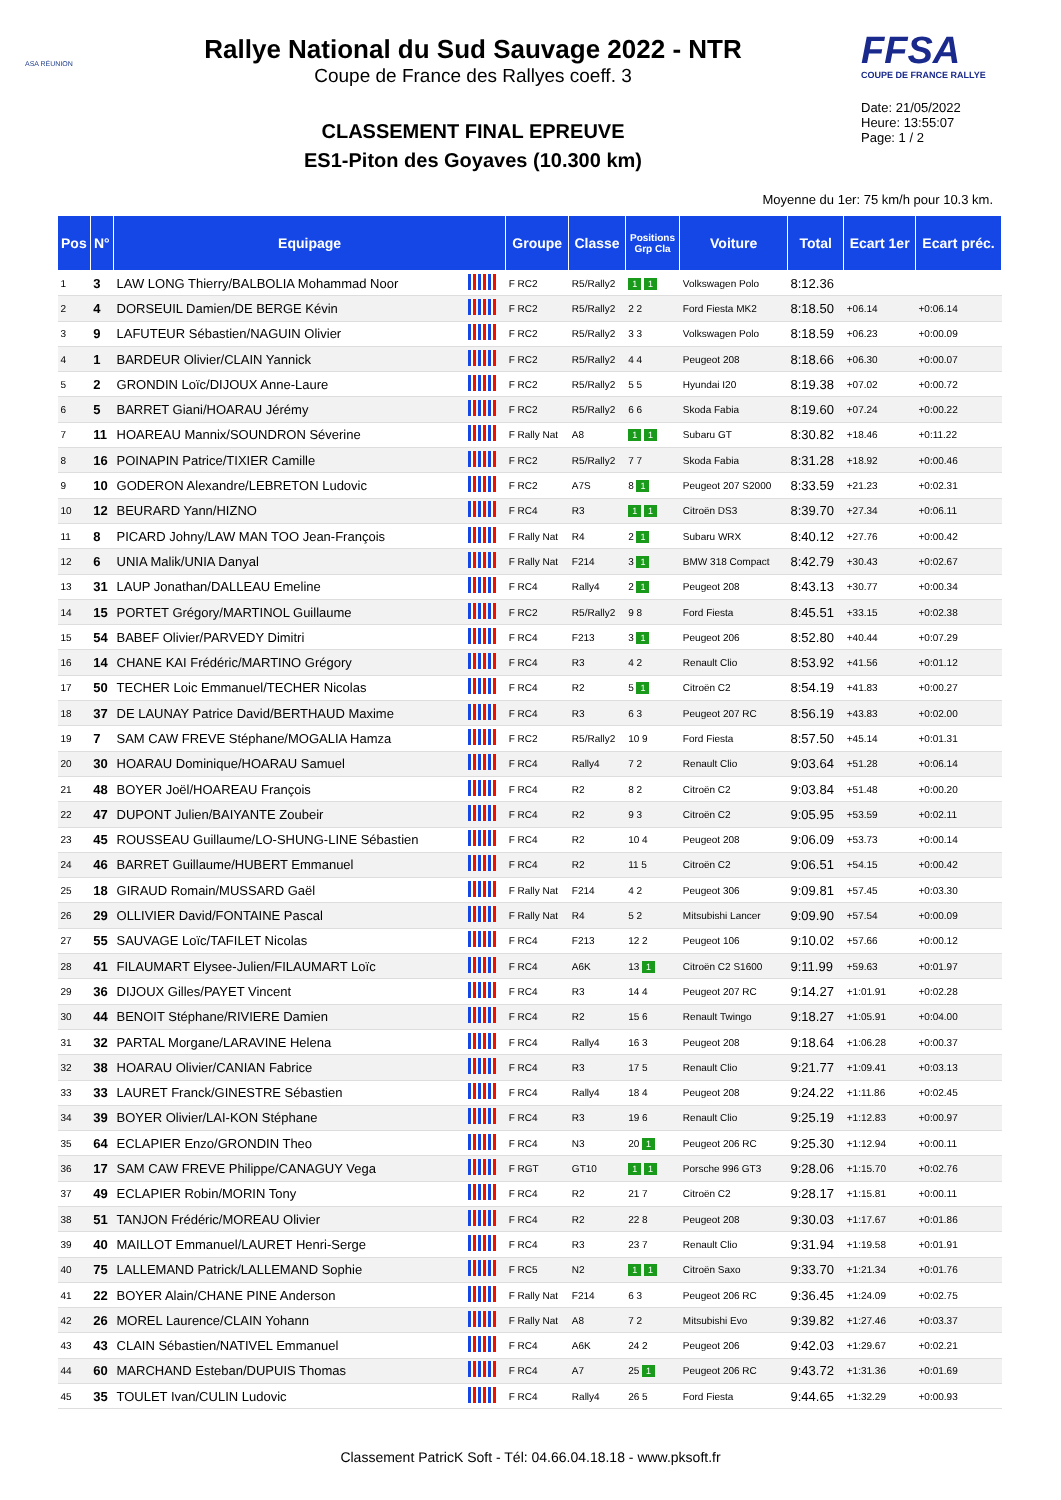ASA RÉUNION
Rallye National du Sud Sauvage 2022 - NTR
Coupe de France des Rallyes coeff. 3
CLASSEMENT FINAL EPREUVE
ES1-Piton des Goyaves (10.300 km)
FFSA
COUPE DE FRANCE RALLYE
Date: 21/05/2022
Heure: 13:55:07
Page: 1 / 2
Moyenne du 1er: 75 km/h pour 10.3 km.
| Pos | N° | Equipage | | Groupe | Classe | Positions Grp Cla | Voiture | Total | Ecart 1er | Ecart préc. |
| --- | --- | --- | --- | --- | --- | --- | --- | --- | --- | --- |
| 1 | 3 | LAW LONG Thierry/BALBOLIA Mohammad Noor | | F RC2 | R5/Rally2 | 1 1 | Volkswagen Polo | 8:12.36 | | |
| 2 | 4 | DORSEUIL Damien/DE BERGE Kévin | | F RC2 | R5/Rally2 | 2 2 | Ford Fiesta MK2 | 8:18.50 | +06.14 | +0:06.14 |
| 3 | 9 | LAFUTEUR Sébastien/NAGUIN Olivier | | F RC2 | R5/Rally2 | 3 3 | Volkswagen Polo | 8:18.59 | +06.23 | +0:00.09 |
| 4 | 1 | BARDEUR Olivier/CLAIN Yannick | | F RC2 | R5/Rally2 | 4 4 | Peugeot 208 | 8:18.66 | +06.30 | +0:00.07 |
| 5 | 2 | GRONDIN Loïc/DIJOUX Anne-Laure | | F RC2 | R5/Rally2 | 5 5 | Hyundai I20 | 8:19.38 | +07.02 | +0:00.72 |
| 6 | 5 | BARRET Giani/HOARAU Jérémy | | F RC2 | R5/Rally2 | 6 6 | Skoda Fabia | 8:19.60 | +07.24 | +0:00.22 |
| 7 | 11 | HOAREAU Mannix/SOUNDRON Séverine | | F Rally Nat | A8 | 1 1 | Subaru GT | 8:30.82 | +18.46 | +0:11.22 |
| 8 | 16 | POINAPIN Patrice/TIXIER Camille | | F RC2 | R5/Rally2 | 7 7 | Skoda Fabia | 8:31.28 | +18.92 | +0:00.46 |
| 9 | 10 | GODERON Alexandre/LEBRETON Ludovic | | F RC2 | A7S | 8 1 | Peugeot 207 S2000 | 8:33.59 | +21.23 | +0:02.31 |
| 10 | 12 | BEURARD Yann/HIZNO | | F RC4 | R3 | 1 1 | Citroën DS3 | 8:39.70 | +27.34 | +0:06.11 |
| 11 | 8 | PICARD Johny/LAW MAN TOO Jean-François | | F Rally Nat | R4 | 2 1 | Subaru WRX | 8:40.12 | +27.76 | +0:00.42 |
| 12 | 6 | UNIA Malik/UNIA Danyal | | F Rally Nat | F214 | 3 1 | BMW 318 Compact | 8:42.79 | +30.43 | +0:02.67 |
| 13 | 31 | LAUP Jonathan/DALLEAU Emeline | | F RC4 | Rally4 | 2 1 | Peugeot 208 | 8:43.13 | +30.77 | +0:00.34 |
| 14 | 15 | PORTET Grégory/MARTINOL Guillaume | | F RC2 | R5/Rally2 | 9 8 | Ford Fiesta | 8:45.51 | +33.15 | +0:02.38 |
| 15 | 54 | BABEF Olivier/PARVEDY Dimitri | | F RC4 | F213 | 3 1 | Peugeot 206 | 8:52.80 | +40.44 | +0:07.29 |
| 16 | 14 | CHANE KAI Frédéric/MARTINO Grégory | | F RC4 | R3 | 4 2 | Renault Clio | 8:53.92 | +41.56 | +0:01.12 |
| 17 | 50 | TECHER Loic Emmanuel/TECHER Nicolas | | F RC4 | R2 | 5 1 | Citroën C2 | 8:54.19 | +41.83 | +0:00.27 |
| 18 | 37 | DE LAUNAY Patrice David/BERTHAUD Maxime | | F RC4 | R3 | 6 3 | Peugeot 207 RC | 8:56.19 | +43.83 | +0:02.00 |
| 19 | 7 | SAM CAW FREVE Stéphane/MOGALIA Hamza | | F RC2 | R5/Rally2 | 10 9 | Ford Fiesta | 8:57.50 | +45.14 | +0:01.31 |
| 20 | 30 | HOARAU Dominique/HOARAU Samuel | | F RC4 | Rally4 | 7 2 | Renault Clio | 9:03.64 | +51.28 | +0:06.14 |
| 21 | 48 | BOYER Joël/HOAREAU François | | F RC4 | R2 | 8 2 | Citroën C2 | 9:03.84 | +51.48 | +0:00.20 |
| 22 | 47 | DUPONT Julien/BAIYANTE Zoubeir | | F RC4 | R2 | 9 3 | Citroën C2 | 9:05.95 | +53.59 | +0:02.11 |
| 23 | 45 | ROUSSEAU Guillaume/LO-SHUNG-LINE Sébastien | | F RC4 | R2 | 10 4 | Peugeot 208 | 9:06.09 | +53.73 | +0:00.14 |
| 24 | 46 | BARRET Guillaume/HUBERT Emmanuel | | F RC4 | R2 | 11 5 | Citroën C2 | 9:06.51 | +54.15 | +0:00.42 |
| 25 | 18 | GIRAUD Romain/MUSSARD Gaël | | F Rally Nat | F214 | 4 2 | Peugeot 306 | 9:09.81 | +57.45 | +0:03.30 |
| 26 | 29 | OLLIVIER David/FONTAINE Pascal | | F Rally Nat | R4 | 5 2 | Mitsubishi Lancer | 9:09.90 | +57.54 | +0:00.09 |
| 27 | 55 | SAUVAGE Loïc/TAFILET Nicolas | | F RC4 | F213 | 12 2 | Peugeot 106 | 9:10.02 | +57.66 | +0:00.12 |
| 28 | 41 | FILAUMART Elysee-Julien/FILAUMART Loïc | | F RC4 | A6K | 13 1 | Citroën C2 S1600 | 9:11.99 | +59.63 | +0:01.97 |
| 29 | 36 | DIJOUX Gilles/PAYET Vincent | | F RC4 | R3 | 14 4 | Peugeot 207 RC | 9:14.27 | +1:01.91 | +0:02.28 |
| 30 | 44 | BENOIT Stéphane/RIVIERE Damien | | F RC4 | R2 | 15 6 | Renault Twingo | 9:18.27 | +1:05.91 | +0:04.00 |
| 31 | 32 | PARTAL Morgane/LARAVINE Helena | | F RC4 | Rally4 | 16 3 | Peugeot 208 | 9:18.64 | +1:06.28 | +0:00.37 |
| 32 | 38 | HOARAU Olivier/CANIAN Fabrice | | F RC4 | R3 | 17 5 | Renault Clio | 9:21.77 | +1:09.41 | +0:03.13 |
| 33 | 33 | LAURET Franck/GINESTRE Sébastien | | F RC4 | Rally4 | 18 4 | Peugeot 208 | 9:24.22 | +1:11.86 | +0:02.45 |
| 34 | 39 | BOYER Olivier/LAI-KON Stéphane | | F RC4 | R3 | 19 6 | Renault Clio | 9:25.19 | +1:12.83 | +0:00.97 |
| 35 | 64 | ECLAPIER Enzo/GRONDIN Theo | | F RC4 | N3 | 20 1 | Peugeot 206 RC | 9:25.30 | +1:12.94 | +0:00.11 |
| 36 | 17 | SAM CAW FREVE Philippe/CANAGUY Vega | | F RGT | GT10 | 1 1 | Porsche 996 GT3 | 9:28.06 | +1:15.70 | +0:02.76 |
| 37 | 49 | ECLAPIER Robin/MORIN Tony | | F RC4 | R2 | 21 7 | Citroën C2 | 9:28.17 | +1:15.81 | +0:00.11 |
| 38 | 51 | TANJON Frédéric/MOREAU Olivier | | F RC4 | R2 | 22 8 | Peugeot 208 | 9:30.03 | +1:17.67 | +0:01.86 |
| 39 | 40 | MAILLOT Emmanuel/LAURET Henri-Serge | | F RC4 | R3 | 23 7 | Renault Clio | 9:31.94 | +1:19.58 | +0:01.91 |
| 40 | 75 | LALLEMAND Patrick/LALLEMAND Sophie | | F RC5 | N2 | 1 1 | Citroën Saxo | 9:33.70 | +1:21.34 | +0:01.76 |
| 41 | 22 | BOYER Alain/CHANE PINE Anderson | | F Rally Nat | F214 | 6 3 | Peugeot 206 RC | 9:36.45 | +1:24.09 | +0:02.75 |
| 42 | 26 | MOREL Laurence/CLAIN Yohann | | F Rally Nat | A8 | 7 2 | Mitsubishi Evo | 9:39.82 | +1:27.46 | +0:03.37 |
| 43 | 43 | CLAIN Sébastien/NATIVEL Emmanuel | | F RC4 | A6K | 24 2 | Peugeot 206 | 9:42.03 | +1:29.67 | +0:02.21 |
| 44 | 60 | MARCHAND Esteban/DUPUIS Thomas | | F RC4 | A7 | 25 1 | Peugeot 206 RC | 9:43.72 | +1:31.36 | +0:01.69 |
| 45 | 35 | TOULET Ivan/CULIN Ludovic | | F RC4 | Rally4 | 26 5 | Ford Fiesta | 9:44.65 | +1:32.29 | +0:00.93 |
Classement PatricK Soft - Tél: 04.66.04.18.18 - www.pksoft.fr